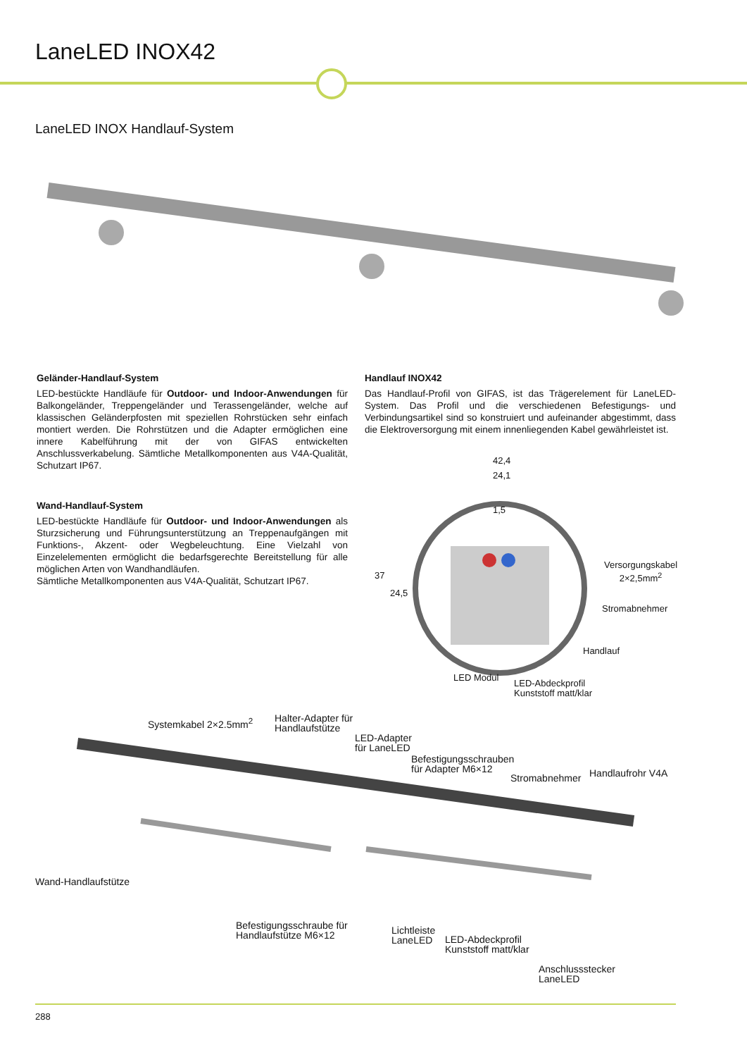LaneLED INOX42
LaneLED INOX Handlauf-System
Geländer-Handlauf-System
LED-bestückte Handläufe für Outdoor- und Indoor-Anwendungen für Balkongeländer, Treppengeländer und Terassengeländer, welche auf klassischen Geländerpfosten mit speziellen Rohrstücken sehr einfach montiert werden. Die Rohrstützen und die Adapter ermöglichen eine innere Kabelführung mit der von GIFAS entwickelten Anschlussverkabelung. Sämtliche Metallkomponenten aus V4A-Qualität, Schutzart IP67.
Wand-Handlauf-System
LED-bestückte Handläufe für Outdoor- und Indoor-Anwendungen als Sturzsicherung und Führungsunterstützung an Treppenaufgängen mit Funktions-, Akzent- oder Wegbeleuchtung. Eine Vielzahl von Einzelelementen ermöglicht die bedarfsgerechte Bereitstellung für alle möglichen Arten von Wandhandläufen.
Sämtliche Metallkomponenten aus V4A-Qualität, Schutzart IP67.
Handlauf INOX42
Das Handlauf-Profil von GIFAS, ist das Trägerelement für LaneLED-System. Das Profil und die verschiedenen Befestigungs- und Verbindungsartikel sind so konstruiert und aufeinander abgestimmt, dass die Elektroversorgung mit einem innenliegenden Kabel gewährleistet ist.
42,4
24,1
1,5
37
24,5
Versorgungskabel
2×2,5mm<sup>2</sup>
Stromabnehmer
Handlauf
LED Modul
LED-Abdeckprofil
Kunststoff matt/klar
Systemkabel 2×2.5mm<sup>2</sup> Halter-Adapter für
Handlaufstütze
LED-Adapter
für LaneLED
Befestigungsschrauben
für Adapter M6×12
Stromabnehmer Handlaufrohr V4A
Wand-Handlaufstütze
Befestigungsschraube für
Handlaufstütze M6×12
Lichtleiste
LaneLED LED-Abdeckprofil
Kunststoff matt/klar
Anschlussstecker
LaneLED
288